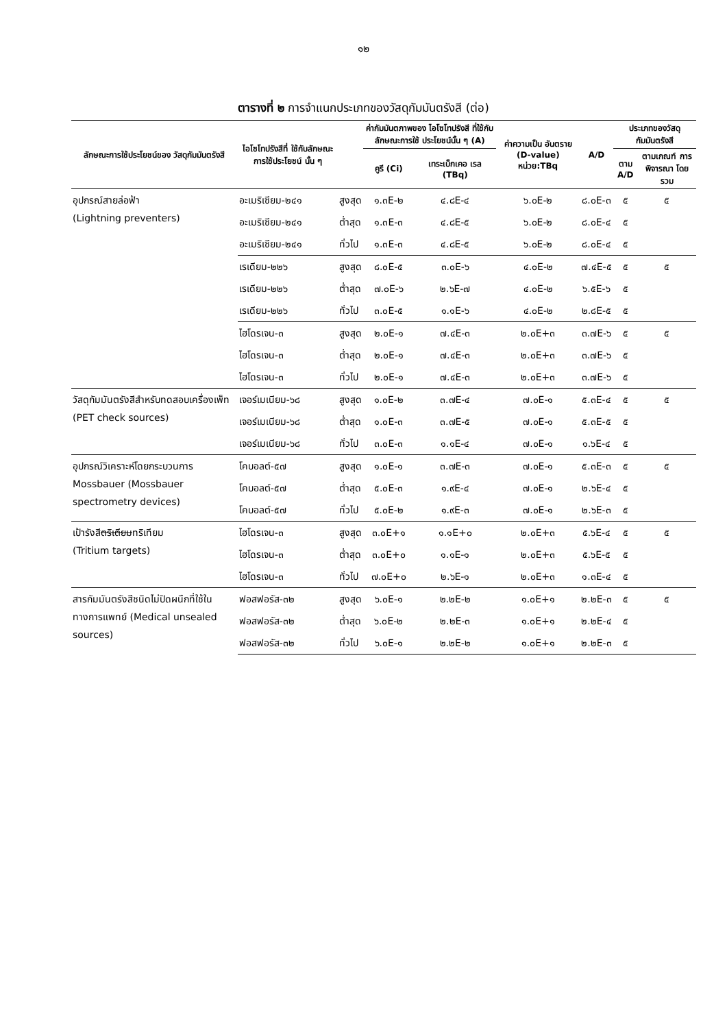๑๒
ตารางที่ ๒ การจำแนกประเภทของวัสดุกัมมันตรังสี (ต่อ)
| ลักษณะการใช้ประโยชน์ของ วัสดุกัมมันตรังสี | ไอโซโทปรังสีที่ ใช้กับลักษณะ การใช้ประโยชน์ นั้น ๆ | | ค่ากัมมันตภาพของ ไอโซโทปรังสี ที่ใช้กับลักษณะการใช้ ประโยชน์นั้น ๆ (A) | | ค่าความเป็น อันตราย (D-value) หน่วย:TBq | A/D | ประเภทของวัสดุกัมมันตรังสี | |
| --- | --- | --- | --- | --- | --- | --- | --- | --- |
| | | | คูรี (Ci) | เทระเบ็กเคอ เรล (TBq) | | | ตาม A/D | ตามเกณฑ์ การพิจารณา โดยรวม |
| อุปกรณ์สายล่อฟ้า (Lightning preventers) | อะเมริเซียม-๒๔๑ | สูงสุด | ๑.๓E-๒ | ๔.๘E-๔ | ๖.๐E-๒ | ๘.๐E-๓ | ๕ | ๕ |
| | อะเมริเซียม-๒๔๑ | ต่ำสุด | ๑.๓E-๓ | ๔.๘E-๕ | ๖.๐E-๒ | ๘.๐E-๔ | ๕ | |
| | อะเมริเซียม-๒๔๑ | ทั่วไป | ๑.๓E-๓ | ๔.๘E-๕ | ๖.๐E-๒ | ๘.๐E-๔ | ๕ | |
| | เรเดียม-๒๒๖ | สูงสุด | ๘.๐E-๕ | ๓.๐E-๖ | ๔.๐E-๒ | ๗.๔E-๕ | ๕ | ๕ |
| | เรเดียม-๒๒๖ | ต่ำสุด | ๗.๐E-๖ | ๒.๖E-๗ | ๔.๐E-๒ | ๖.๕E-๖ | ๕ | |
| | เรเดียม-๒๒๖ | ทั่วไป | ๓.๐E-๕ | ๑.๑E-๖ | ๔.๐E-๒ | ๒.๘E-๕ | ๕ | |
| | ไฮโดรเจน-๓ | สูงสุด | ๒.๐E-๑ | ๗.๔E-๓ | ๒.๐E+๓ | ๓.๗E-๖ | ๕ | ๕ |
| | ไฮโดรเจน-๓ | ต่ำสุด | ๒.๐E-๑ | ๗.๔E-๓ | ๒.๐E+๓ | ๓.๗E-๖ | ๕ | |
| | ไฮโดรเจน-๓ | ทั่วไป | ๒.๐E-๑ | ๗.๔E-๓ | ๒.๐E+๓ | ๓.๗E-๖ | ๕ | |
| วัสดุกัมมันตรังสีสำหรับทดสอบเครื่องเพ็ท (PET check sources) | เจอร์เมเนียม-๖๘ | สูงสุด | ๑.๐E-๒ | ๓.๗E-๔ | ๗.๐E-๑ | ๕.๓E-๔ | ๕ | ๕ |
| | เจอร์เมเนียม-๖๘ | ต่ำสุด | ๑.๐E-๓ | ๓.๗E-๕ | ๗.๐E-๑ | ๕.๓E-๕ | ๕ | |
| | เจอร์เมเนียม-๖๘ | ทั่วไป | ๓.๐E-๓ | ๑.๑E-๔ | ๗.๐E-๑ | ๑.๖E-๔ | ๕ | |
| อุปกรณ์วิเคราะห์โดยกระบวนการ Mossbauer (Mossbauer spectrometry devices) | โคบอลต์-๕๗ | สูงสุด | ๑.๐E-๑ | ๓.๗E-๓ | ๗.๐E-๑ | ๕.๓E-๓ | ๕ | ๕ |
| | โคบอลต์-๕๗ | ต่ำสุด | ๕.๐E-๓ | ๑.๙E-๔ | ๗.๐E-๑ | ๒.๖E-๔ | ๕ | |
| | โคบอลต์-๕๗ | ทั่วไป | ๕.๐E-๒ | ๑.๙E-๓ | ๗.๐E-๑ | ๒.๖E-๓ | ๕ | |
| เป้ารังสี ตริเตียม ทริเทียม (Tritium targets) | ไฮโดรเจน-๓ | สูงสุด | ๓.๐E+๑ | ๑.๑E+๐ | ๒.๐E+๓ | ๕.๖E-๔ | ๕ | ๕ |
| | ไฮโดรเจน-๓ | ต่ำสุด | ๓.๐E+๐ | ๑.๑E-๑ | ๒.๐E+๓ | ๕.๖E-๕ | ๕ | |
| | ไฮโดรเจน-๓ | ทั่วไป | ๗.๐E+๐ | ๒.๖E-๑ | ๒.๐E+๓ | ๑.๓E-๔ | ๕ | |
| สารกัมมันตรังสีชนิดไม่ปิดผนึกที่ใช้ในทางการแพทย์ (Medical unsealed sources) | ฟอสฟอรัส-๓๒ | สูงสุด | ๖.๐E-๑ | ๒.๒E-๒ | ๑.๐E+๑ | ๒.๒E-๓ | ๕ | ๕ |
| | ฟอสฟอรัส-๓๒ | ต่ำสุด | ๖.๐E-๒ | ๒.๒E-๓ | ๑.๐E+๑ | ๒.๒E-๔ | ๕ | |
| | ฟอสฟอรัส-๓๒ | ทั่วไป | ๖.๐E-๑ | ๒.๒E-๒ | ๑.๐E+๑ | ๒.๒E-๓ | ๕ | |